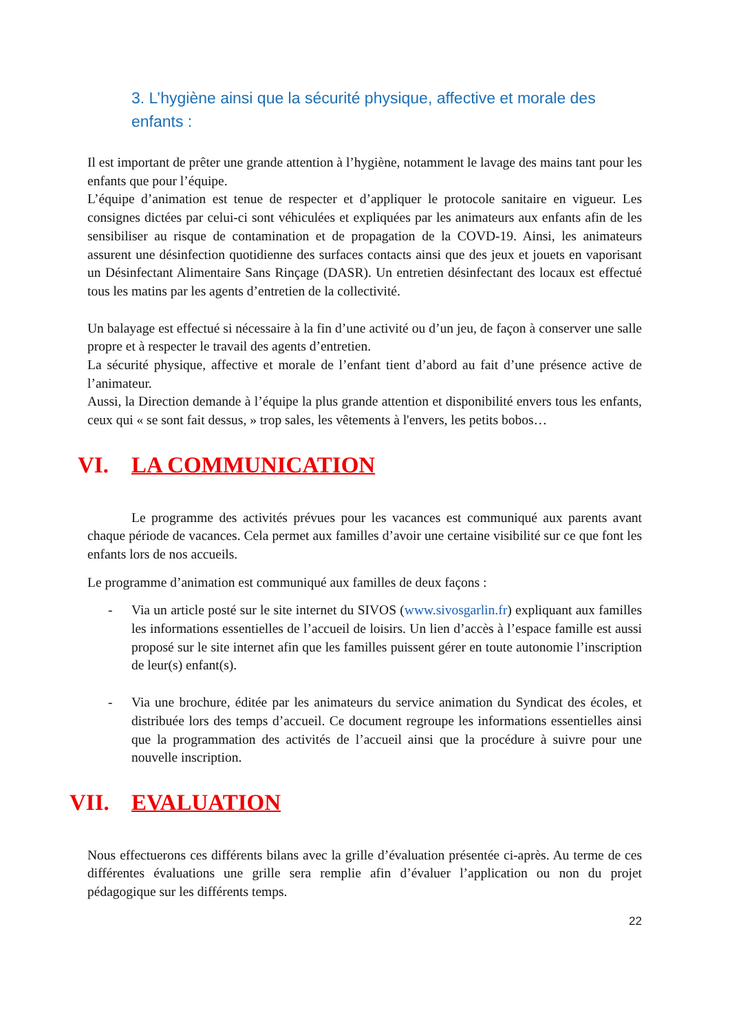3. L’hygiène ainsi que la sécurité physique, affective et morale des enfants :
Il est important de prêter une grande attention à l’hygiène, notamment le lavage des mains tant pour les enfants que pour l’équipe.
L’équipe d’animation est tenue de respecter et d’appliquer le protocole sanitaire en vigueur. Les consignes dictées par celui-ci sont véhiculées et expliquées par les animateurs aux enfants afin de les sensibiliser au risque de contamination et de propagation de la COVD-19. Ainsi, les animateurs assurent une désinfection quotidienne des surfaces contacts ainsi que des jeux et jouets en vaporisant un Désinfectant Alimentaire Sans Rinçage (DASR). Un entretien désinfectant des locaux est effectué tous les matins par les agents d’entretien de la collectivité.
Un balayage est effectué si nécessaire à la fin d’une activité ou d’un jeu, de façon à conserver une salle propre et à respecter le travail des agents d’entretien.
La sécurité physique, affective et morale de l’enfant tient d’abord au fait d’une présence active de l’animateur.
Aussi, la Direction demande à l’équipe la plus grande attention et disponibilité envers tous les enfants, ceux qui « se sont fait dessus, » trop sales, les vêtements à l'envers, les petits bobos…
VI. LA COMMUNICATION
Le programme des activités prévues pour les vacances est communiqué aux parents avant chaque période de vacances. Cela permet aux familles d’avoir une certaine visibilité sur ce que font les enfants lors de nos accueils.
Le programme d’animation est communiqué aux familles de deux façons :
- Via un article posté sur le site internet du SIVOS (www.sivosgarlin.fr) expliquant aux familles les informations essentielles de l’accueil de loisirs. Un lien d’accès à l’espace famille est aussi proposé sur le site internet afin que les familles puissent gérer en toute autonomie l’inscription de leur(s) enfant(s).
- Via une brochure, éditée par les animateurs du service animation du Syndicat des écoles, et distribuée lors des temps d’accueil. Ce document regroupe les informations essentielles ainsi que la programmation des activités de l’accueil ainsi que la procédure à suivre pour une nouvelle inscription.
VII. EVALUATION
Nous effectuerons ces différents bilans avec la grille d’évaluation présentée ci-après. Au terme de ces différentes évaluations une grille sera remplie afin d’évaluer l’application ou non du projet pédagogique sur les différents temps.
22